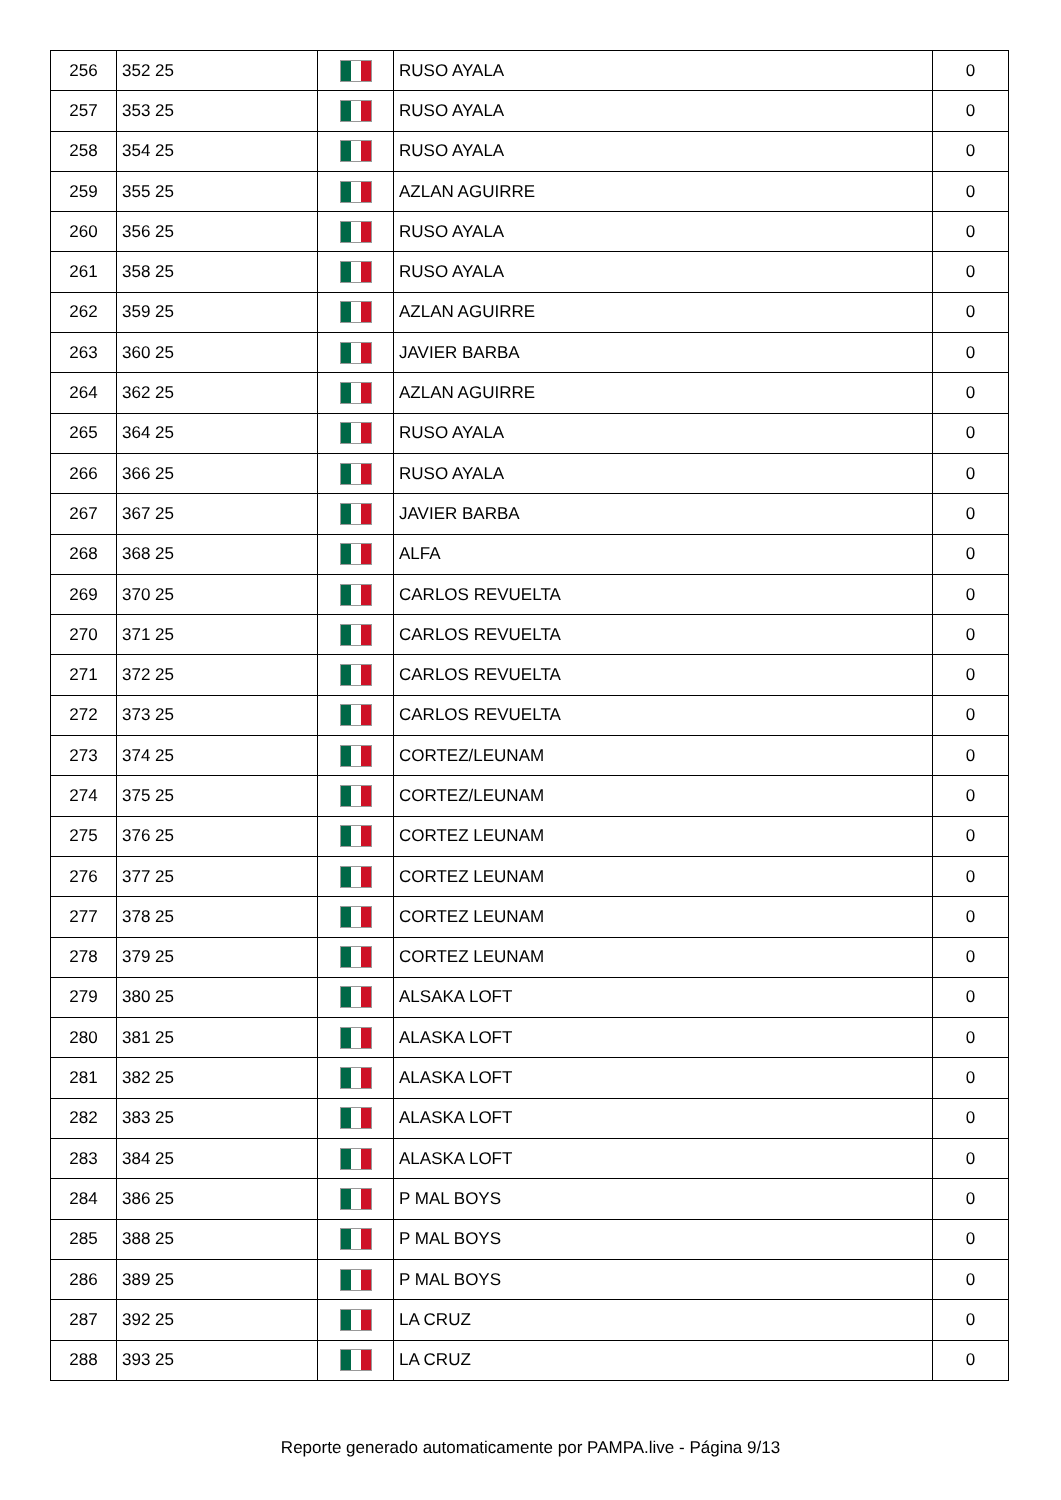| 256 | 352 25 | | RUSO AYALA | 0 |
| 257 | 353 25 | | RUSO AYALA | 0 |
| 258 | 354 25 | | RUSO AYALA | 0 |
| 259 | 355 25 | | AZLAN AGUIRRE | 0 |
| 260 | 356 25 | | RUSO AYALA | 0 |
| 261 | 358 25 | | RUSO AYALA | 0 |
| 262 | 359 25 | | AZLAN AGUIRRE | 0 |
| 263 | 360 25 | | JAVIER BARBA | 0 |
| 264 | 362 25 | | AZLAN AGUIRRE | 0 |
| 265 | 364 25 | | RUSO AYALA | 0 |
| 266 | 366 25 | | RUSO AYALA | 0 |
| 267 | 367 25 | | JAVIER BARBA | 0 |
| 268 | 368 25 | | ALFA | 0 |
| 269 | 370 25 | | CARLOS REVUELTA | 0 |
| 270 | 371 25 | | CARLOS REVUELTA | 0 |
| 271 | 372 25 | | CARLOS REVUELTA | 0 |
| 272 | 373 25 | | CARLOS REVUELTA | 0 |
| 273 | 374 25 | | CORTEZ/LEUNAM | 0 |
| 274 | 375 25 | | CORTEZ/LEUNAM | 0 |
| 275 | 376 25 | | CORTEZ LEUNAM | 0 |
| 276 | 377 25 | | CORTEZ LEUNAM | 0 |
| 277 | 378 25 | | CORTEZ LEUNAM | 0 |
| 278 | 379 25 | | CORTEZ LEUNAM | 0 |
| 279 | 380 25 | | ALSAKA LOFT | 0 |
| 280 | 381 25 | | ALASKA LOFT | 0 |
| 281 | 382 25 | | ALASKA LOFT | 0 |
| 282 | 383 25 | | ALASKA LOFT | 0 |
| 283 | 384 25 | | ALASKA LOFT | 0 |
| 284 | 386 25 | | P MAL BOYS | 0 |
| 285 | 388 25 | | P MAL BOYS | 0 |
| 286 | 389 25 | | P MAL BOYS | 0 |
| 287 | 392 25 | | LA CRUZ | 0 |
| 288 | 393 25 | | LA CRUZ | 0 |
Reporte generado automaticamente por PAMPA.live - Página 9/13